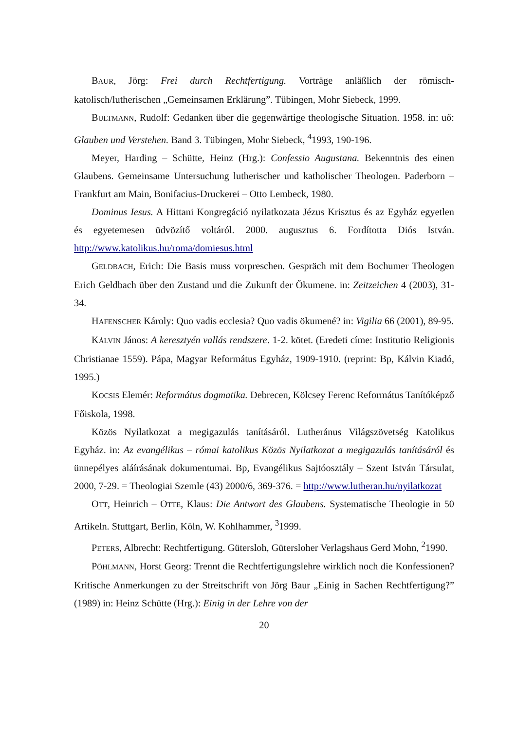BAUR, Jörg: Frei durch Rechtfertigung. Vorträge anläßlich der römisch-katolisch/lutherischen „Gemeinsamen Erklärung”. Tübingen, Mohr Siebeck, 1999.
BULTMANN, Rudolf: Gedanken über die gegenwärtige theologische Situation. 1958. in: uő: Glauben und Verstehen. Band 3. Tübingen, Mohr Siebeck, <sup>4</sup>1993, 190-196.
Meyer, Harding – Schütte, Heinz (Hrg.): Confessio Augustana. Bekenntnis des einen Glaubens. Gemeinsame Untersuchung lutherischer und katholischer Theologen. Paderborn – Frankfurt am Main, Bonifacius-Druckerei – Otto Lembeck, 1980.
Dominus Iesus. A Hittani Kongregáció nyilatkozata Jézus Krisztus és az Egyház egyetlen és egyetemesen üdvözítő voltáról. 2000. augusztus 6. Fordította Diós István. http://www.katolikus.hu/roma/domiesus.html
GELDBACH, Erich: Die Basis muss vorpreschen. Gespräch mit dem Bochumer Theologen Erich Geldbach über den Zustand und die Zukunft der Ökumene. in: Zeitzeichen 4 (2003), 31-34.
HAFENSCHER Károly: Quo vadis ecclesia? Quo vadis ökumené? in: Vigilia 66 (2001), 89-95.
KÁLVIN János: A keresztyén vallás rendszere. 1-2. kötet. (Eredeti címe: Institutio Religionis Christianae 1559). Pápa, Magyar Református Egyház, 1909-1910. (reprint: Bp, Kálvin Kiadó, 1995.)
KOCSIS Elemér: Református dogmatika. Debrecen, Kölcsey Ferenc Református Tanítóképző Főiskola, 1998.
Közös Nyilatkozat a megigazulás tanításáról. Lutheránus Világszövetség Katolikus Egyház. in: Az evangélikus – római katolikus Közös Nyilatkozat a megigazulás tanításáról és ünnepélyes aláírásának dokumentumai. Bp, Evangélikus Sajtóosztály – Szent István Társulat, 2000, 7-29. = Theologiai Szemle (43) 2000/6, 369-376. = http://www.lutheran.hu/nyilatkozat
OTT, Heinrich – OTTE, Klaus: Die Antwort des Glaubens. Systematische Theologie in 50 Artikeln. Stuttgart, Berlin, Köln, W. Kohlhammer, <sup>3</sup>1999.
PETERS, Albrecht: Rechtfertigung. Gütersloh, Gütersloher Verlagshaus Gerd Mohn, <sup>2</sup>1990.
PÖHLMANN, Horst Georg: Trennt die Rechtfertigungslehre wirklich noch die Konfessionen? Kritische Anmerkungen zu der Streitschrift von Jörg Baur „Einig in Sachen Rechtfertigung?” (1989) in: Heinz Schütte (Hrg.): Einig in der Lehre von der
20